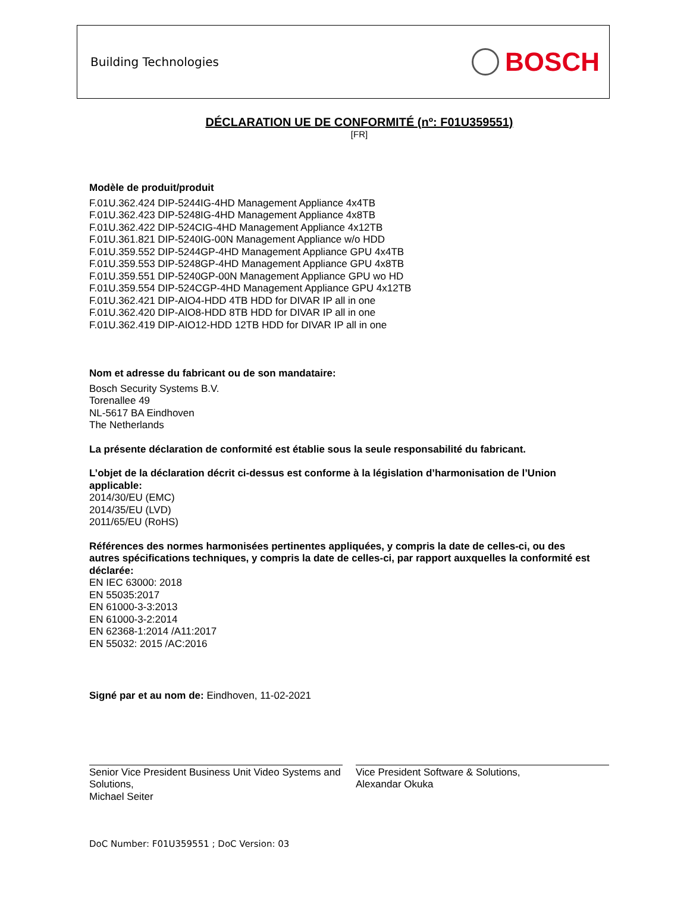Building Technologies BOSCH
DÉCLARATION UE DE CONFORMITÉ (nº: F01U359551)
[FR]
Modèle de produit/produit
F.01U.362.424 DIP-5244IG-4HD Management Appliance 4x4TB
F.01U.362.423 DIP-5248IG-4HD Management Appliance 4x8TB
F.01U.362.422 DIP-524CIG-4HD Management Appliance 4x12TB
F.01U.361.821 DIP-5240IG-00N Management Appliance w/o HDD
F.01U.359.552 DIP-5244GP-4HD Management Appliance GPU 4x4TB
F.01U.359.553 DIP-5248GP-4HD Management Appliance GPU 4x8TB
F.01U.359.551 DIP-5240GP-00N Management Appliance GPU wo HD
F.01U.359.554 DIP-524CGP-4HD Management Appliance GPU 4x12TB
F.01U.362.421 DIP-AIO4-HDD 4TB HDD for DIVAR IP all in one
F.01U.362.420 DIP-AIO8-HDD 8TB HDD for DIVAR IP all in one
F.01U.362.419 DIP-AIO12-HDD 12TB HDD for DIVAR IP all in one
Nom et adresse du fabricant ou de son mandataire:
Bosch Security Systems B.V.
Torenallee 49
NL-5617 BA Eindhoven
The Netherlands
La présente déclaration de conformité est établie sous la seule responsabilité du fabricant.
L’objet de la déclaration décrit ci-dessus est conforme à la législation d’harmonisation de l’Union applicable:
2014/30/EU (EMC)
2014/35/EU (LVD)
2011/65/EU (RoHS)
Références des normes harmonisées pertinentes appliquées, y compris la date de celles-ci, ou des autres spécifications techniques, y compris la date de celles-ci, par rapport auxquelles la conformité est déclarée:
EN IEC 63000: 2018
EN 55035:2017
EN 61000-3-3:2013
EN 61000-3-2:2014
EN 62368-1:2014 /A11:2017
EN 55032: 2015 /AC:2016
Signé par et au nom de: Eindhoven, 11-02-2021
Senior Vice President Business Unit Video Systems and Solutions,
Michael Seiter
Vice President Software & Solutions,
Alexandar Okuka
DoC Number: F01U359551 ; DoC Version: 03